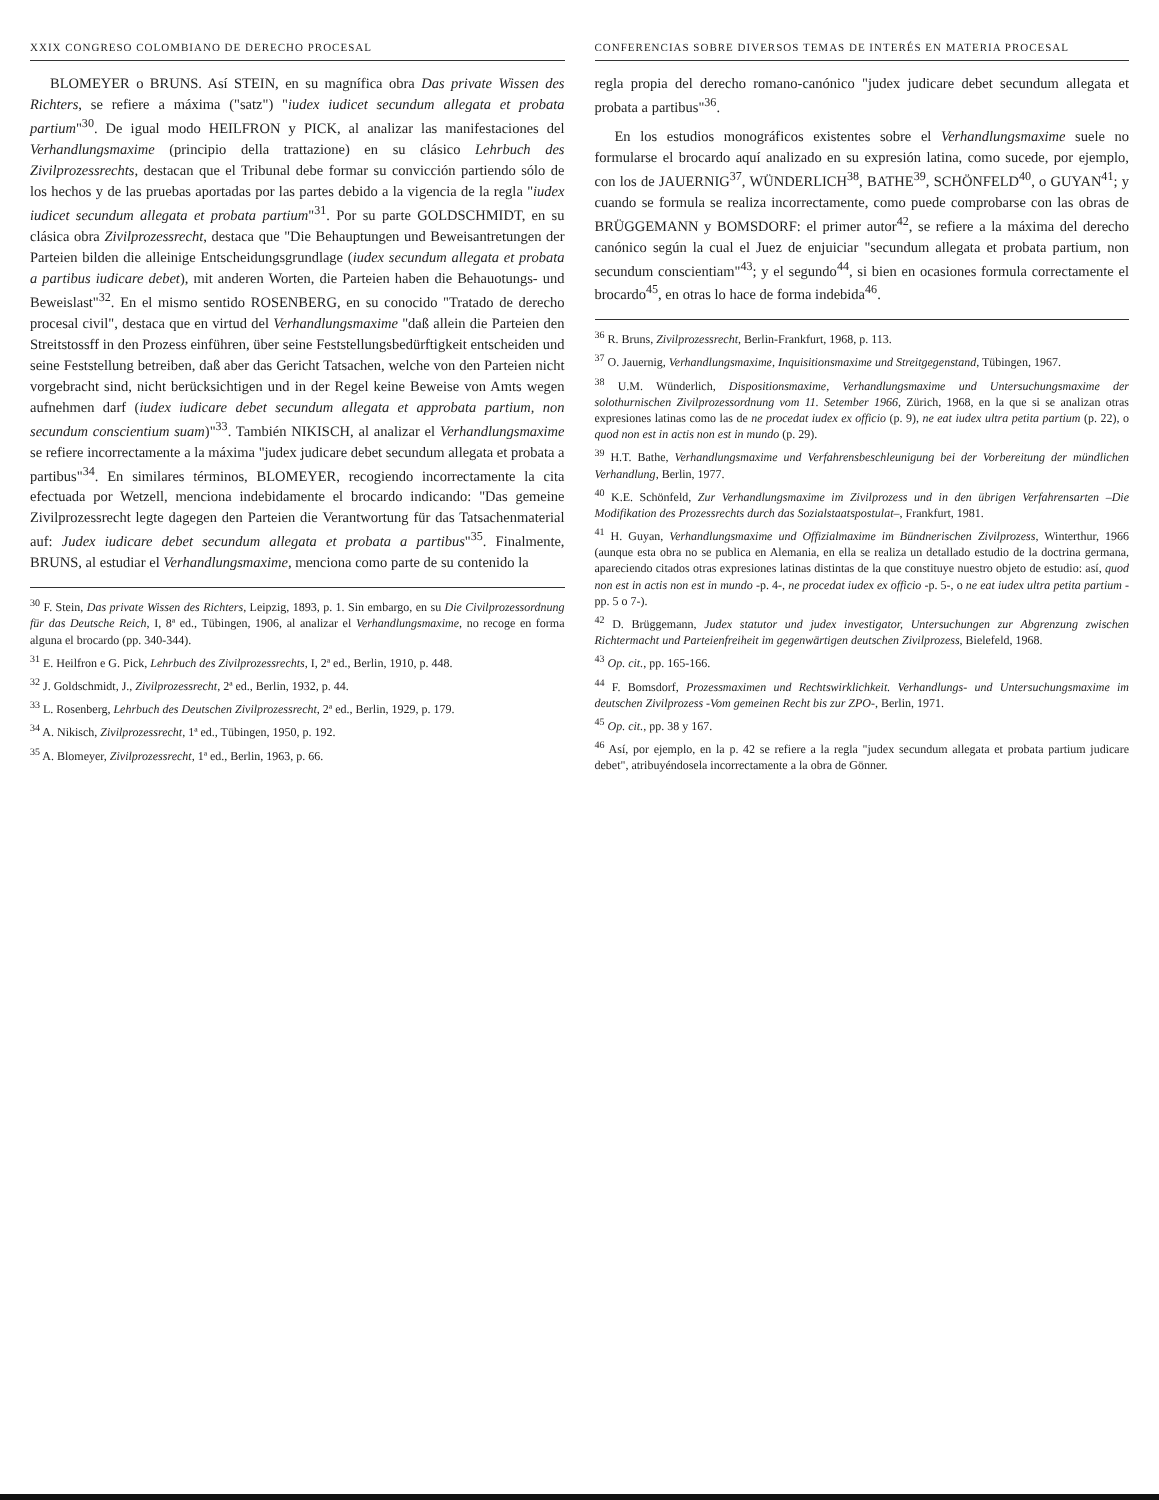XXIX CONGRESO COLOMBIANO DE DERECHO PROCESAL
BLOMEYER o BRUNS. Así STEIN, en su magnífica obra Das private Wissen des Richters, se refiere a máxima ("satz") "iudex iudicet secundum allegata et probata partium"<sup>30</sup>. De igual modo HEILFRON y PICK, al analizar las manifestaciones del Verhandlungsmaxime (principio della trattazione) en su clásico Lehrbuch des Zivilprozessrechts, destacan que el Tribunal debe formar su convicción partiendo sólo de los hechos y de las pruebas aportadas por las partes debido a la vigencia de la regla "iudex iudicet secundum allegata et probata partium"<sup>31</sup>. Por su parte GOLDSCHMIDT, en su clásica obra Zivilprozessrecht, destaca que "Die Behauptungen und Beweisantretungen der Parteien bilden die alleinige Entscheidungsgrundlage (iudex secundum allegata et probata a partibus iudicare debet), mit anderen Worten, die Parteien haben die Behauotungs- und Beweislast"<sup>32</sup>. En el mismo sentido ROSENBERG, en su conocido "Tratado de derecho procesal civil", destaca que en virtud del Verhandlungsmaxime "daß allein die Parteien den Streitstossff in den Prozess einführen, über seine Feststellungsbedürftigkeit entscheiden und seine Feststellung betreiben, daß aber das Gericht Tatsachen, welche von den Parteien nicht vorgebracht sind, nicht berücksichtigen und in der Regel keine Beweise von Amts wegen aufnehmen darf (iudex iudicare debet secundum allegata et approbata partium, non secundum conscientium suam)"<sup>33</sup>. También NIKISCH, al analizar el Verhandlungsmaxime se refiere incorrectamente a la máxima "judex judicare debet secundum allegata et probata a partibus"<sup>34</sup>. En similares términos, BLOMEYER, recogiendo incorrectamente la cita efectuada por Wetzell, menciona indebidamente el brocardo indicando: "Das gemeine Zivilprozessrecht legte dagegen den Parteien die Verantwortung für das Tatsachenmaterial auf: Judex iudicare debet secundum allegata et probata a partibus"<sup>35</sup>. Finalmente, BRUNS, al estudiar el Verhandlungsmaxime, menciona como parte de su contenido la
<sup>30</sup> F. Stein, Das private Wissen des Richters, Leipzig, 1893, p. 1. Sin embargo, en su Die Civilprozessordnung für das Deutsche Reich, I, 8ª ed., Tübingen, 1906, al analizar el Verhandlungsmaxime, no recoge en forma alguna el brocardo (pp. 340-344).
<sup>31</sup> E. Heilfron e G. Pick, Lehrbuch des Zivilprozessrechts, I, 2ª ed., Berlin, 1910, p. 448.
<sup>32</sup> J. Goldschmidt, J., Zivilprozessrecht, 2ª ed., Berlin, 1932, p. 44.
<sup>33</sup> L. Rosenberg, Lehrbuch des Deutschen Zivilprozessrecht, 2ª ed., Berlin, 1929, p. 179.
<sup>34</sup> A. Nikisch, Zivilprozessrecht, 1ª ed., Tübingen, 1950, p. 192.
<sup>35</sup> A. Blomeyer, Zivilprozessrecht, 1ª ed., Berlin, 1963, p. 66.
CONFERENCIAS SOBRE DIVERSOS TEMAS DE INTERÉS EN MATERIA PROCESAL
regla propia del derecho romano-canónico "judex judicare debet secundum allegata et probata a partibus"<sup>36</sup>.
En los estudios monográficos existentes sobre el Verhandlungsmaxime suele no formularse el brocardo aquí analizado en su expresión latina, como sucede, por ejemplo, con los de JAUERNIG<sup>37</sup>, WÜNDERLICH<sup>38</sup>, BATHE<sup>39</sup>, SCHÖNFELD<sup>40</sup>, o GUYAN<sup>41</sup>; y cuando se formula se realiza incorrectamente, como puede comprobarse con las obras de BRÜGGEMANN y BOMSDORF: el primer autor<sup>42</sup>, se refiere a la máxima del derecho canónico según la cual el Juez de enjuiciar "secundum allegata et probata partium, non secundum conscientiam"<sup>43</sup>; y el segundo<sup>44</sup>, si bien en ocasiones formula correctamente el brocardo<sup>45</sup>, en otras lo hace de forma indebida<sup>46</sup>.
<sup>36</sup> R. Bruns, Zivilprozessrecht, Berlin-Frankfurt, 1968, p. 113.
<sup>37</sup> O. Jauernig, Verhandlungsmaxime, Inquisitionsmaxime und Streitgegenstand, Tübingen, 1967.
<sup>38</sup> U.M. Wünderlich, Dispositionsmaxime, Verhandlungsmaxime und Untersuchungsmaxime der solothurnischen Zivilprozessordnung vom 11. Setember 1966, Zürich, 1968, en la que si se analizan otras expresiones latinas como las de ne procedat iudex ex officio (p. 9), ne eat iudex ultra petita partium (p. 22), o quod non est in actis non est in mundo (p. 29).
<sup>39</sup> H.T. Bathe, Verhandlungsmaxime und Verfahrensbeschleunigung bei der Vorbereitung der mündlichen Verhandlung, Berlin, 1977.
<sup>40</sup> K.E. Schönfeld, Zur Verhandlungsmaxime im Zivilprozess und in den übrigen Verfahrensarten –Die Modifikation des Prozessrechts durch das Sozialstaatspostulat–, Frankfurt, 1981.
<sup>41</sup> H. Guyan, Verhandlungsmaxime und Offizialmaxime im Bündnerischen Zivilprozess, Winterthur, 1966 (aunque esta obra no se publica en Alemania, en ella se realiza un detallado estudio de la doctrina germana, apareciendo citados otras expresiones latinas distintas de la que constituye nuestro objeto de estudio: así, quod non est in actis non est in mundo -p. 4-, ne procedat iudex ex officio -p. 5-, o ne eat iudex ultra petita partium -pp. 5 o 7-).
<sup>42</sup> D. Brüggemann, Judex statutor und judex investigator, Untersuchungen zur Abgrenzung zwischen Richtermacht und Parteienfreiheit im gegenwärtigen deutschen Zivilprozess, Bielefeld, 1968.
<sup>43</sup> Op. cit., pp. 165-166.
<sup>44</sup> F. Bomsdorf, Prozessmaximen und Rechtswirklichkeit. Verhandlungs- und Untersuchungsmaxime im deutschen Zivilprozess -Vom gemeinen Recht bis zur ZPO-, Berlin, 1971.
<sup>45</sup> Op. cit., pp. 38 y 167.
<sup>46</sup> Así, por ejemplo, en la p. 42 se refiere a la regla "judex secundum allegata et probata partium judicare debet", atribuyéndosela incorrectamente a la obra de Gönner.